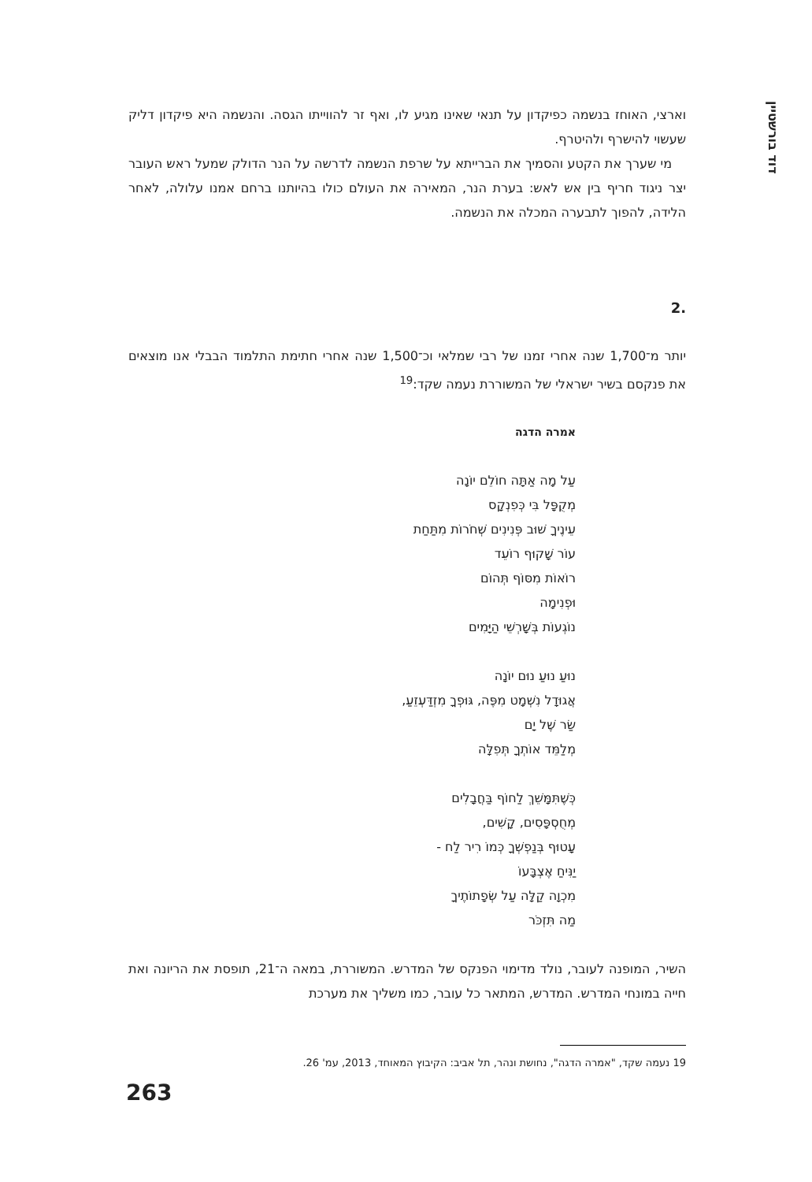דוד בורשטיין
וארצי, האוחז בנשמה כפיקדון על תנאי שאינו מגיע לו, ואף זר להווייתו הגסה. והנשמה היא פיקדון דליק שעשוי להישרף ולהיטרף.
מי שערך את הקטע והסמיך את הברייתא על שרפת הנשמה לדרשה על הנר הדולק שמעל ראש העובר יצר ניגוד חריף בין אש לאש: בערת הנר, המאירה את העולם כולו בהיותנו ברחם אמנו עלולה, לאחר הלידה, להפוך לתבערה המכלה את הנשמה.
.2
יותר מ־1,700 שנה אחרי זמנו של רבי שמלאי וכ־1,500 שנה אחרי חתימת התלמוד הבבלי אנו מוצאים את פנקסם בשיר ישראלי של המשוררת נעמה שקד:<sup>19</sup>
אמרה הדגה
עַל מָה אַתָּה חוֹלֵם יוֹנָה
מְקֻפָּל בִּי כְּפִנְקָס
עֵינֶיךָ שׁוּב פְּנִינִים שְׁחֹרוֹת מִתַּחַת
עוֹר שָׁקוּף רוֹעֵד
רוֹאוֹת מִסּוֹף תְּהוֹם
וּפְנִימָה
נוֹגְעוֹת בְּשָׁרְשֵׁי הַיָּמִים
נוּעַ נוּעַ נוּם יוֹנָה
אֲגוּדָל נִשְׁמָט מִפֶּה, גּוּפְךָ מִזְדַּעְזֵעַ,
שַׂר שֶׁל יָם
מְלַמֵּד אוֹתְךָ תְּפִלָּה
כְּשֶׁתִּמָּשֵׁךְ לַחוֹף בַּחֲבָלִים
מְחֻסְפָּסִים, קָשִׁים,
עָטוּף בְּנַפְשְׁךָ כְּמוֹ רִיר לַח -
יַנִּיחַ אֶצְבָּעוֹ
מִכְוָה קַלָּה עַל שְׂפָתוֹתֶיךָ
מַה תִּזְכֹּר
השיר, המופנה לעובר, נולד מדימוי הפנקס של המדרש. המשוררת, במאה ה־21, תופסת את הריונה ואת חייה במונחי המדרש. המדרש, המתאר כל עובר, כמו משליך את מערכת
19 נעמה שקד, "אמרה הדגה", נחושת ונהר, תל אביב: הקיבוץ המאוחד, 2013, עמ' 26.
263